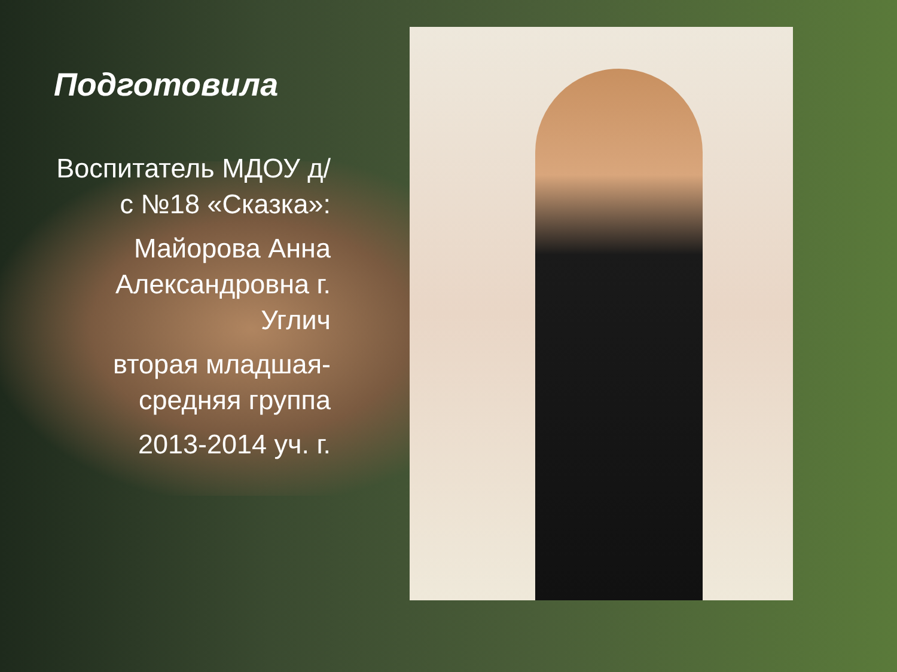Подготовила
Воспитатель МДОУ д/с №18 «Сказка»:
Майорова Анна Александровна г. Углич
вторая младшая-средняя группа
2013-2014 уч. г.